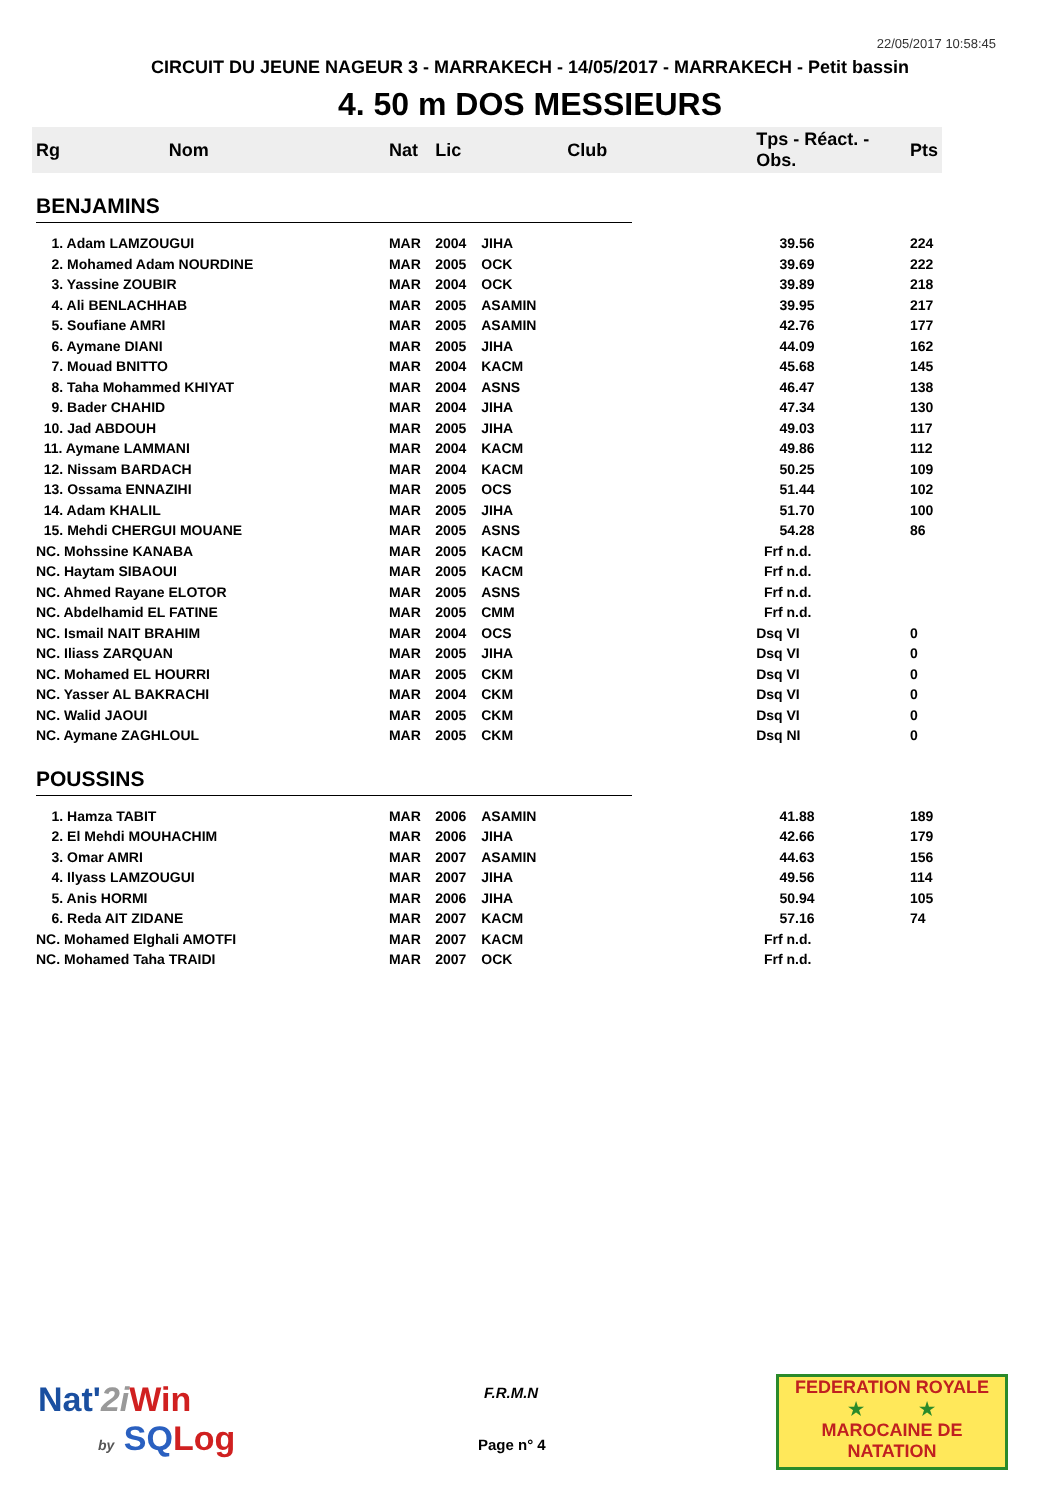22/05/2017 10:58:45
CIRCUIT DU JEUNE NAGEUR 3 - MARRAKECH - 14/05/2017 - MARRAKECH - Petit bassin
4. 50 m DOS MESSIEURS
| Rg | Nom | Nat | Lic | Club | Tps - Réact. - Obs. | Pts |
| --- | --- | --- | --- | --- | --- | --- |
| BENJAMINS | | | | | | |
| 1. Adam LAMZOUGUI | | MAR | 2004 | JIHA | 39.56 | 224 |
| 2. Mohamed Adam NOURDINE | | MAR | 2005 | OCK | 39.69 | 222 |
| 3. Yassine ZOUBIR | | MAR | 2004 | OCK | 39.89 | 218 |
| 4. Ali BENLACHHAB | | MAR | 2005 | ASAMIN | 39.95 | 217 |
| 5. Soufiane AMRI | | MAR | 2005 | ASAMIN | 42.76 | 177 |
| 6. Aymane DIANI | | MAR | 2005 | JIHA | 44.09 | 162 |
| 7. Mouad BNITTO | | MAR | 2004 | KACM | 45.68 | 145 |
| 8. Taha Mohammed KHIYAT | | MAR | 2004 | ASNS | 46.47 | 138 |
| 9. Bader CHAHID | | MAR | 2004 | JIHA | 47.34 | 130 |
| 10. Jad ABDOUH | | MAR | 2005 | JIHA | 49.03 | 117 |
| 11. Aymane LAMMANI | | MAR | 2004 | KACM | 49.86 | 112 |
| 12. Nissam BARDACH | | MAR | 2004 | KACM | 50.25 | 109 |
| 13. Ossama ENNAZIHI | | MAR | 2005 | OCS | 51.44 | 102 |
| 14. Adam KHALIL | | MAR | 2005 | JIHA | 51.70 | 100 |
| 15. Mehdi CHERGUI MOUANE | | MAR | 2005 | ASNS | 54.28 | 86 |
| NC. Mohssine KANABA | | MAR | 2005 | KACM | Frf n.d. | |
| NC. Haytam SIBAOUI | | MAR | 2005 | KACM | Frf n.d. | |
| NC. Ahmed Rayane ELOTOR | | MAR | 2005 | ASNS | Frf n.d. | |
| NC. Abdelhamid EL FATINE | | MAR | 2005 | CMM | Frf n.d. | |
| NC. Ismail NAIT BRAHIM | | MAR | 2004 | OCS | Dsq VI | 0 |
| NC. Iliass ZARQUAN | | MAR | 2005 | JIHA | Dsq VI | 0 |
| NC. Mohamed EL HOURRI | | MAR | 2005 | CKM | Dsq VI | 0 |
| NC. Yasser AL BAKRACHI | | MAR | 2004 | CKM | Dsq VI | 0 |
| NC. Walid JAOUI | | MAR | 2005 | CKM | Dsq VI | 0 |
| NC. Aymane ZAGHLOUL | | MAR | 2005 | CKM | Dsq NI | 0 |
| POUSSINS | | | | | | |
| 1. Hamza TABIT | | MAR | 2006 | ASAMIN | 41.88 | 189 |
| 2. El Mehdi MOUHACHIM | | MAR | 2006 | JIHA | 42.66 | 179 |
| 3. Omar AMRI | | MAR | 2007 | ASAMIN | 44.63 | 156 |
| 4. Ilyass LAMZOUGUI | | MAR | 2007 | JIHA | 49.56 | 114 |
| 5. Anis HORMI | | MAR | 2006 | JIHA | 50.94 | 105 |
| 6. Reda AIT ZIDANE | | MAR | 2007 | KACM | 57.16 | 74 |
| NC. Mohamed Elghali AMOTFI | | MAR | 2007 | KACM | Frf n.d. | |
| NC. Mohamed Taha TRAIDI | | MAR | 2007 | OCK | Frf n.d. | |
Nat'2i Win
by SQ Log
F.R.M.N
Page n° 4
FEDERATION ROYALE
★ ★
MAROCAINE DE NATATION